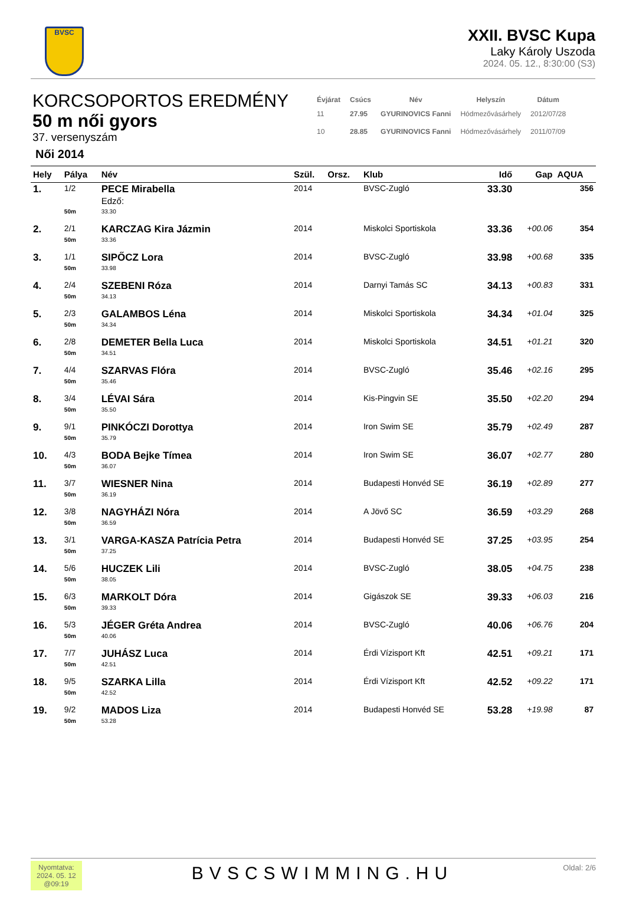BVSC
XXII. BVSC Kupa
Laky Károly Uszoda
2024. 05. 12., 8:30:00 (S3)
KORCSOPORTOS EREDMÉNY
50 m női gyors
37. versenyszám
| Évjárat | Csúcs | Név | Helyszín | Dátum |
| --- | --- | --- | --- | --- |
| 11 | 27.95 | GYURINOVICS Fanni | Hódmezővásárhely | 2012/07/28 |
| 10 | 28.85 | GYURINOVICS Fanni | Hódmezővásárhely | 2011/07/09 |
Női 2014
| Hely | Pálya | Név | Szül. | Orsz. | Klub | Idő | Gap | AQUA |
| --- | --- | --- | --- | --- | --- | --- | --- | --- |
| 1. | 1/2 | PECE Mirabella Edző: | 2014 | | BVSC-Zugló | 33.30 | | 356 |
| | 50m | 33.30 | | | | | | |
| 2. | 2/1 | KARCZAG Kira Jázmin | 2014 | | Miskolci Sportiskola | 33.36 | +00.06 | 354 |
| | 50m | 33.36 | | | | | | |
| 3. | 1/1 | SIPŐCZ Lora | 2014 | | BVSC-Zugló | 33.98 | +00.68 | 335 |
| | 50m | 33.98 | | | | | | |
| 4. | 2/4 | SZEBENI Róza | 2014 | | Darnyi Tamás SC | 34.13 | +00.83 | 331 |
| | 50m | 34.13 | | | | | | |
| 5. | 2/3 | GALAMBOS Léna | 2014 | | Miskolci Sportiskola | 34.34 | +01.04 | 325 |
| | 50m | 34.34 | | | | | | |
| 6. | 2/8 | DEMETER Bella Luca | 2014 | | Miskolci Sportiskola | 34.51 | +01.21 | 320 |
| | 50m | 34.51 | | | | | | |
| 7. | 4/4 | SZARVAS Flóra | 2014 | | BVSC-Zugló | 35.46 | +02.16 | 295 |
| | 50m | 35.46 | | | | | | |
| 8. | 3/4 | LÉVAI Sára | 2014 | | Kis-Pingvin SE | 35.50 | +02.20 | 294 |
| | 50m | 35.50 | | | | | | |
| 9. | 9/1 | PINKÓCZI Dorottya | 2014 | | Iron Swim SE | 35.79 | +02.49 | 287 |
| | 50m | 35.79 | | | | | | |
| 10. | 4/3 | BODA Bejke Tímea | 2014 | | Iron Swim SE | 36.07 | +02.77 | 280 |
| | 50m | 36.07 | | | | | | |
| 11. | 3/7 | WIESNER Nina | 2014 | | Budapesti Honvéd SE | 36.19 | +02.89 | 277 |
| | 50m | 36.19 | | | | | | |
| 12. | 3/8 | NAGYHÁZI Nóra | 2014 | | A Jövő SC | 36.59 | +03.29 | 268 |
| | 50m | 36.59 | | | | | | |
| 13. | 3/1 | VARGA-KASZA Patrícia Petra | 2014 | | Budapesti Honvéd SE | 37.25 | +03.95 | 254 |
| | 50m | 37.25 | | | | | | |
| 14. | 5/6 | HUCZEK Lili | 2014 | | BVSC-Zugló | 38.05 | +04.75 | 238 |
| | 50m | 38.05 | | | | | | |
| 15. | 6/3 | MARKOLT Dóra | 2014 | | Gigászok SE | 39.33 | +06.03 | 216 |
| | 50m | 39.33 | | | | | | |
| 16. | 5/3 | JÉGER Gréta Andrea | 2014 | | BVSC-Zugló | 40.06 | +06.76 | 204 |
| | 50m | 40.06 | | | | | | |
| 17. | 7/7 | JUHÁSZ Luca | 2014 | | Érdi Vízisport Kft | 42.51 | +09.21 | 171 |
| | 50m | 42.51 | | | | | | |
| 18. | 9/5 | SZARKA Lilla | 2014 | | Érdi Vízisport Kft | 42.52 | +09.22 | 171 |
| | 50m | 42.52 | | | | | | |
| 19. | 9/2 | MADOS Liza | 2014 | | Budapesti Honvéd SE | 53.28 | +19.98 | 87 |
| | 50m | 53.28 | | | | | | |
Nyomtatva:
2024. 05. 12
@09:19
BVSCSWIMMING.HU
Oldal: 2/6